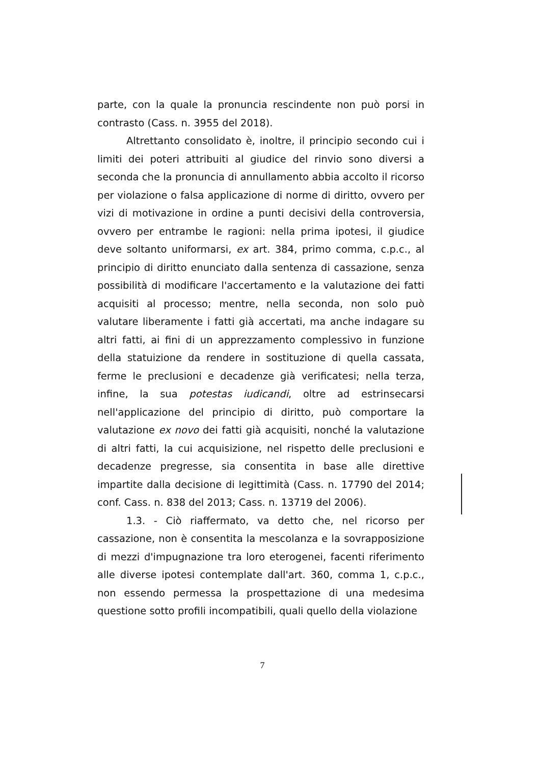parte, con la quale la pronuncia rescindente non può porsi in contrasto (Cass. n. 3955 del 2018).
Altrettanto consolidato è, inoltre, il principio secondo cui i limiti dei poteri attribuiti al giudice del rinvio sono diversi a seconda che la pronuncia di annullamento abbia accolto il ricorso per violazione o falsa applicazione di norme di diritto, ovvero per vizi di motivazione in ordine a punti decisivi della controversia, ovvero per entrambe le ragioni: nella prima ipotesi, il giudice deve soltanto uniformarsi, ex art. 384, primo comma, c.p.c., al principio di diritto enunciato dalla sentenza di cassazione, senza possibilità di modificare l'accertamento e la valutazione dei fatti acquisiti al processo; mentre, nella seconda, non solo può valutare liberamente i fatti già accertati, ma anche indagare su altri fatti, ai fini di un apprezzamento complessivo in funzione della statuizione da rendere in sostituzione di quella cassata, ferme le preclusioni e decadenze già verificatesi; nella terza, infine, la sua potestas iudicandi, oltre ad estrinsecarsi nell'applicazione del principio di diritto, può comportare la valutazione ex novo dei fatti già acquisiti, nonché la valutazione di altri fatti, la cui acquisizione, nel rispetto delle preclusioni e decadenze pregresse, sia consentita in base alle direttive impartite dalla decisione di legittimità (Cass. n. 17790 del 2014; conf. Cass. n. 838 del 2013; Cass. n. 13719 del 2006).
1.3. - Ciò riaffermato, va detto che, nel ricorso per cassazione, non è consentita la mescolanza e la sovrapposizione di mezzi d'impugnazione tra loro eterogenei, facenti riferimento alle diverse ipotesi contemplate dall'art. 360, comma 1, c.p.c., non essendo permessa la prospettazione di una medesima questione sotto profili incompatibili, quali quello della violazione
7